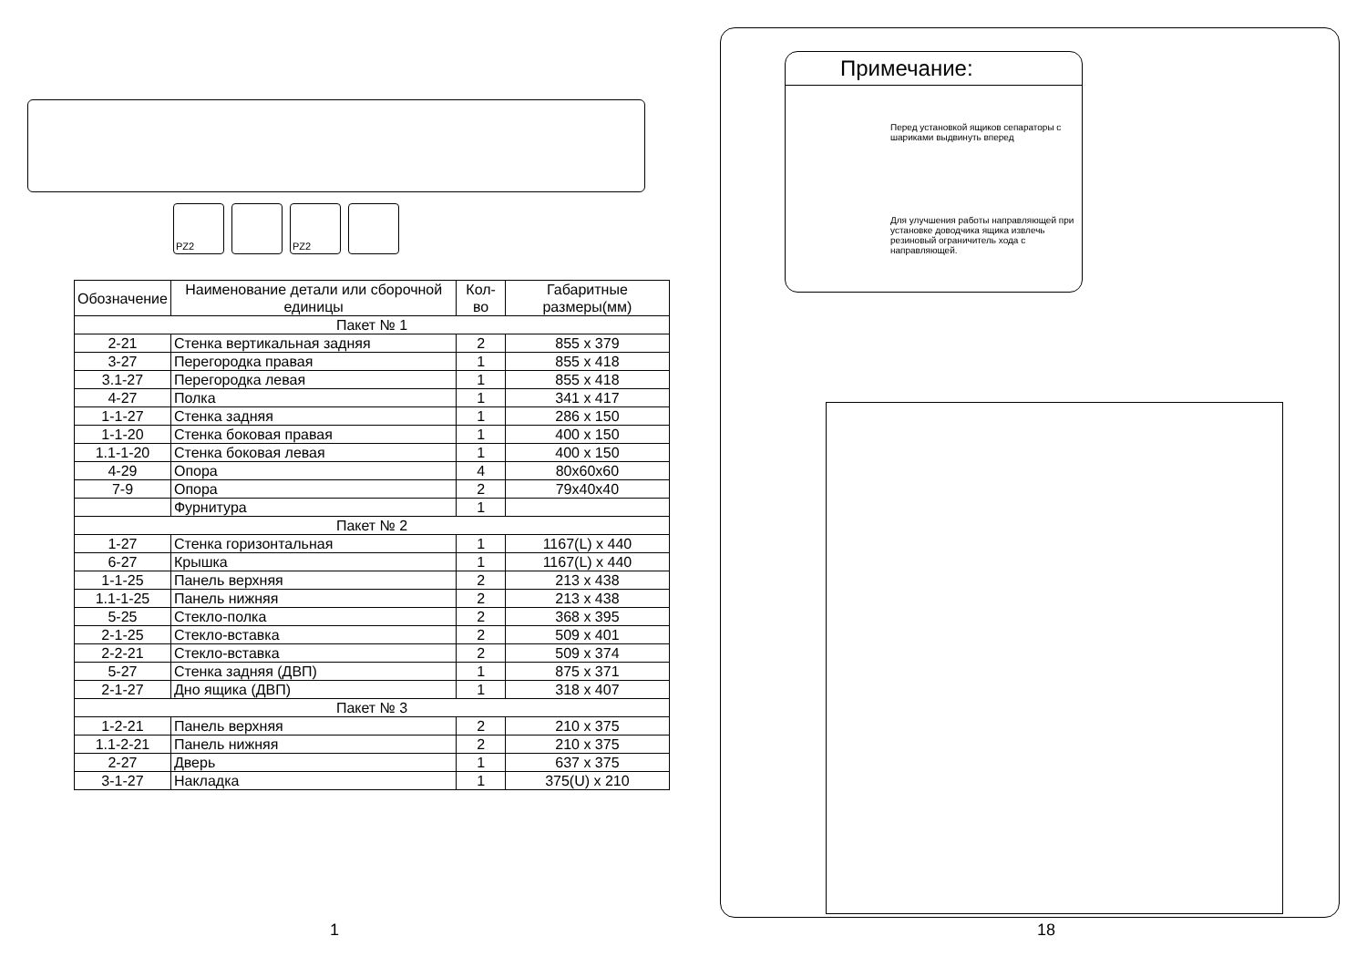PZ2 PZ2
| Обозначение | Наименование детали или сборочной единицы | Кол-во | Габаритные размеры(мм) |
| --- | --- | --- | --- |
| Пакет № 1 | | | |
| 2-21 | Стенка вертикальная задняя | 2 | 855 x 379 |
| 3-27 | Перегородка правая | 1 | 855 x 418 |
| 3.1-27 | Перегородка левая | 1 | 855 x 418 |
| 4-27 | Полка | 1 | 341 x 417 |
| 1-1-27 | Стенка задняя | 1 | 286 x 150 |
| 1-1-20 | Стенка боковая правая | 1 | 400 x 150 |
| 1.1-1-20 | Стенка боковая левая | 1 | 400 x 150 |
| 4-29 | Опора | 4 | 80x60x60 |
| 7-9 | Опора | 2 | 79x40x40 |
| | Фурнитура | 1 | |
| Пакет № 2 | | | |
| 1-27 | Стенка горизонтальная | 1 | 1167(L) x 440 |
| 6-27 | Крышка | 1 | 1167(L) x 440 |
| 1-1-25 | Панель верхняя | 2 | 213 x 438 |
| 1.1-1-25 | Панель нижняя | 2 | 213 x 438 |
| 5-25 | Стекло-полка | 2 | 368 x 395 |
| 2-1-25 | Стекло-вставка | 2 | 509 x 401 |
| 2-2-21 | Стекло-вставка | 2 | 509 x 374 |
| 5-27 | Стенка задняя (ДВП) | 1 | 875 x 371 |
| 2-1-27 | Дно ящика (ДВП) | 1 | 318 x 407 |
| Пакет № 3 | | | |
| 1-2-21 | Панель верхняя | 2 | 210 x 375 |
| 1.1-2-21 | Панель нижняя | 2 | 210 x 375 |
| 2-27 | Дверь | 1 | 637 x 375 |
| 3-1-27 | Накладка | 1 | 375(U) x 210 |
1
Примечание:
Перед установкой ящиков сепараторы с шариками выдвинуть вперед
Для улучшения работы направляющей при установке доводчика ящика извлечь резиновый ограничитель хода с направляющей.
18